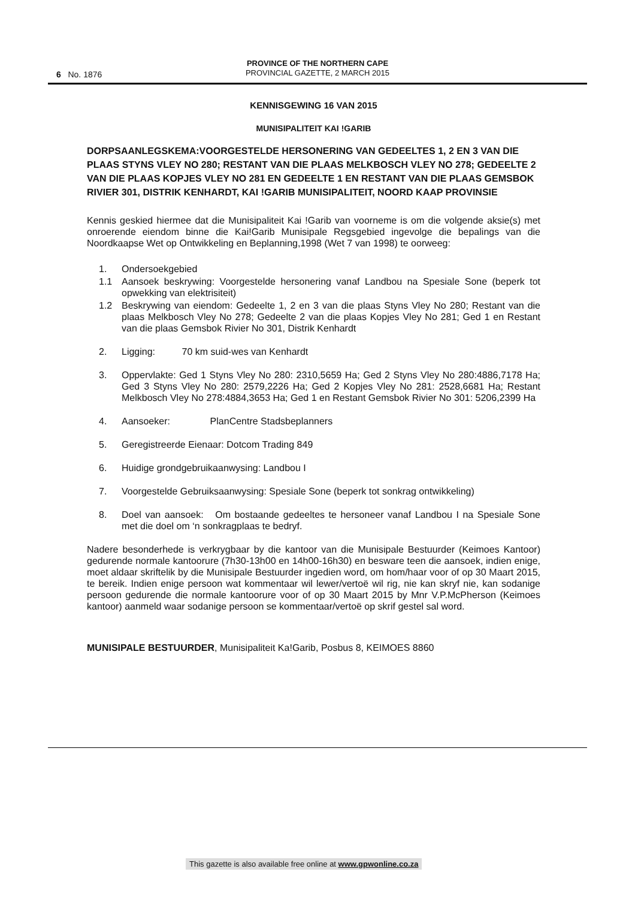6 No. 1876
PROVINCE OF THE NORTHERN CAPE
PROVINCIAL GAZETTE, 2 MARCH 2015
KENNISGEWING 16 VAN 2015
MUNISIPALITEIT KAI !GARIB
DORPSAANLEGSKEMA:VOORGESTELDE HERSONERING VAN GEDEELTES 1, 2 EN 3 VAN DIE PLAAS STYNS VLEY NO 280; RESTANT VAN DIE PLAAS MELKBOSCH VLEY NO 278; GEDEELTE 2 VAN DIE PLAAS KOPJES VLEY NO 281 EN GEDEELTE 1 EN RESTANT VAN DIE PLAAS GEMSBOK RIVIER 301, DISTRIK KENHARDT, KAI !GARIB MUNISIPALITEIT, NOORD KAAP PROVINSIE
Kennis geskied hiermee dat die Munisipaliteit Kai !Garib van voorneme is om die volgende aksie(s) met onroerende eiendom binne die Kai!Garib Munisipale Regsgebied ingevolge die bepalings van die Noordkaapse Wet op Ontwikkeling en Beplanning,1998 (Wet 7 van 1998) te oorweeg:
1. Ondersoekgebied
1.1 Aansoek beskrywing: Voorgestelde hersonering vanaf Landbou na Spesiale Sone (beperk tot opwekking van elektrisiteit)
1.2 Beskrywing van eiendom: Gedeelte 1, 2 en 3 van die plaas Styns Vley No 280; Restant van die plaas Melkbosch Vley No 278; Gedeelte 2 van die plaas Kopjes Vley No 281; Ged 1 en Restant van die plaas Gemsbok Rivier No 301, Distrik Kenhardt
2. Ligging: 70 km suid-wes van Kenhardt
3. Oppervlakte: Ged 1 Styns Vley No 280: 2310,5659 Ha; Ged 2 Styns Vley No 280:4886,7178 Ha; Ged 3 Styns Vley No 280: 2579,2226 Ha; Ged 2 Kopjes Vley No 281: 2528,6681 Ha; Restant Melkbosch Vley No 278:4884,3653 Ha; Ged 1 en Restant Gemsbok Rivier No 301: 5206,2399 Ha
4. Aansoeker: PlanCentre Stadsbeplanners
5. Geregistreerde Eienaar: Dotcom Trading 849
6. Huidige grondgebruikaanwysing: Landbou I
7. Voorgestelde Gebruiksaanwysing: Spesiale Sone (beperk tot sonkrag ontwikkeling)
8. Doel van aansoek: Om bostaande gedeeltes te hersoneer vanaf Landbou I na Spesiale Sone met die doel om ‘n sonkragplaas te bedryf.
Nadere besonderhede is verkrygbaar by die kantoor van die Munisipale Bestuurder (Keimoes Kantoor) gedurende normale kantoorure (7h30-13h00 en 14h00-16h30) en besware teen die aansoek, indien enige, moet aldaar skriftelik by die Munisipale Bestuurder ingedien word, om hom/haar voor of op 30 Maart 2015, te bereik. Indien enige persoon wat kommentaar wil lewer/vertoë wil rig, nie kan skryf nie, kan sodanige persoon gedurende die normale kantoorure voor of op 30 Maart 2015 by Mnr V.P.McPherson (Keimoes kantoor) aanmeld waar sodanige persoon se kommentaar/vertoë op skrif gestel sal word.
MUNISIPALE BESTUURDER, Munisipaliteit Ka!Garib, Posbus 8, KEIMOES 8860
This gazette is also available free online at www.gpwonline.co.za